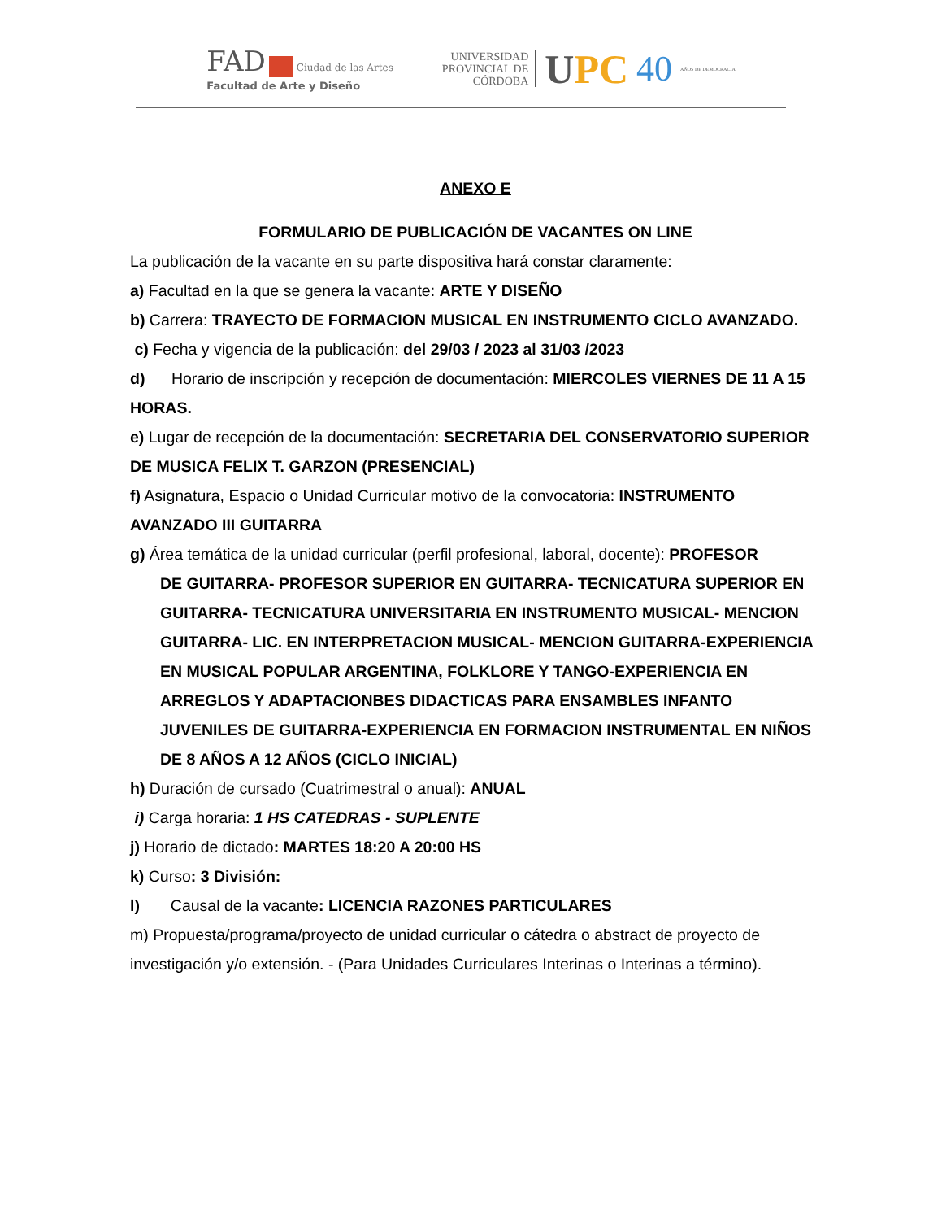FAD Ciudad de las Artes
Facultad de Arte y Diseño
UNIVERSIDAD
PROVINCIAL DE
CÓRDOBA
UPC 40
AÑOS DE DEMOCRACIA
ANEXO E
FORMULARIO DE PUBLICACIÓN DE VACANTES ON LINE
La publicación de la vacante en su parte dispositiva hará constar claramente:
a) Facultad en la que se genera la vacante: ARTE Y DISEÑO
b) Carrera: TRAYECTO DE FORMACION MUSICAL EN INSTRUMENTO CICLO AVANZADO.
c) Fecha y vigencia de la publicación: del 29/03 / 2023 al 31/03 /2023
d) Horario de inscripción y recepción de documentación: MIERCOLES VIERNES DE 11 A 15 HORAS.
e) Lugar de recepción de la documentación: SECRETARIA DEL CONSERVATORIO SUPERIOR DE MUSICA FELIX T. GARZON (PRESENCIAL)
f) Asignatura, Espacio o Unidad Curricular motivo de la convocatoria: INSTRUMENTO AVANZADO III GUITARRA
g) Área temática de la unidad curricular (perfil profesional, laboral, docente): PROFESOR
DE GUITARRA- PROFESOR SUPERIOR EN GUITARRA- TECNICATURA SUPERIOR EN GUITARRA- TECNICATURA UNIVERSITARIA EN INSTRUMENTO MUSICAL- MENCION GUITARRA- LIC. EN INTERPRETACION MUSICAL- MENCION GUITARRA-EXPERIENCIA EN MUSICAL POPULAR ARGENTINA, FOLKLORE Y TANGO-EXPERIENCIA EN ARREGLOS Y ADAPTACIONBES DIDACTICAS PARA ENSAMBLES INFANTO JUVENILES DE GUITARRA-EXPERIENCIA EN FORMACION INSTRUMENTAL EN NIÑOS DE 8 AÑOS A 12 AÑOS (CICLO INICIAL)
h) Duración de cursado (Cuatrimestral o anual): ANUAL
i) Carga horaria: 1 HS CATEDRAS - SUPLENTE
j) Horario de dictado: MARTES 18:20 A 20:00 HS
k) Curso: 3 División:
l) Causal de la vacante: LICENCIA RAZONES PARTICULARES
m) Propuesta/programa/proyecto de unidad curricular o cátedra o abstract de proyecto de investigación y/o extensión. - (Para Unidades Curriculares Interinas o Interinas a término).